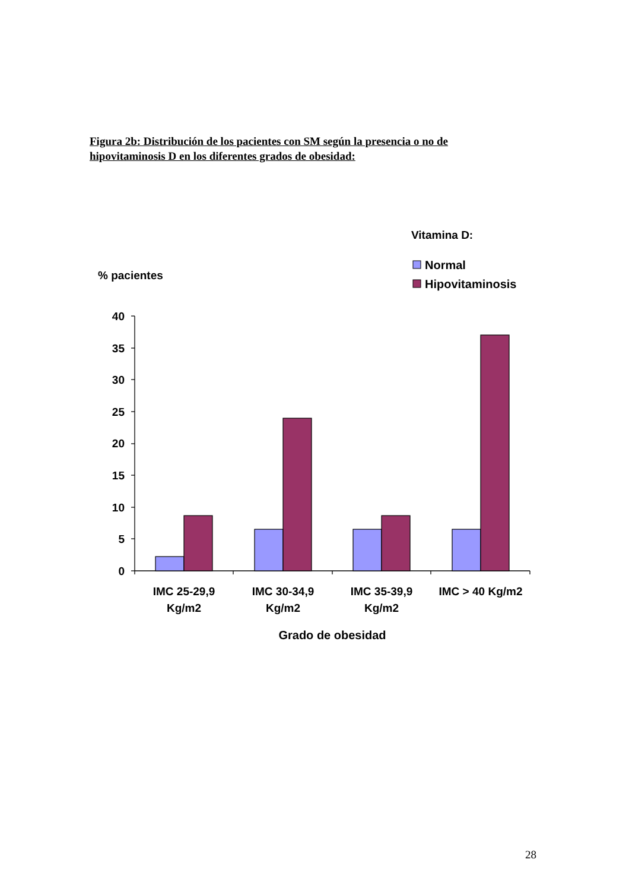Figura 2b: Distribución de los pacientes con SM según la presencia o no de hipovitaminosis D en los diferentes grados de obesidad:
Vitamina D:
Normal
Hipovitaminosis
% pacientes
0
5
10
15
20
25
30
35
40
IMC 25-29,9
Kg/m2
IMC 30-34,9
Kg/m2
IMC 35-39,9
Kg/m2
IMC > 40 Kg/m2
Grado de obesidad
28